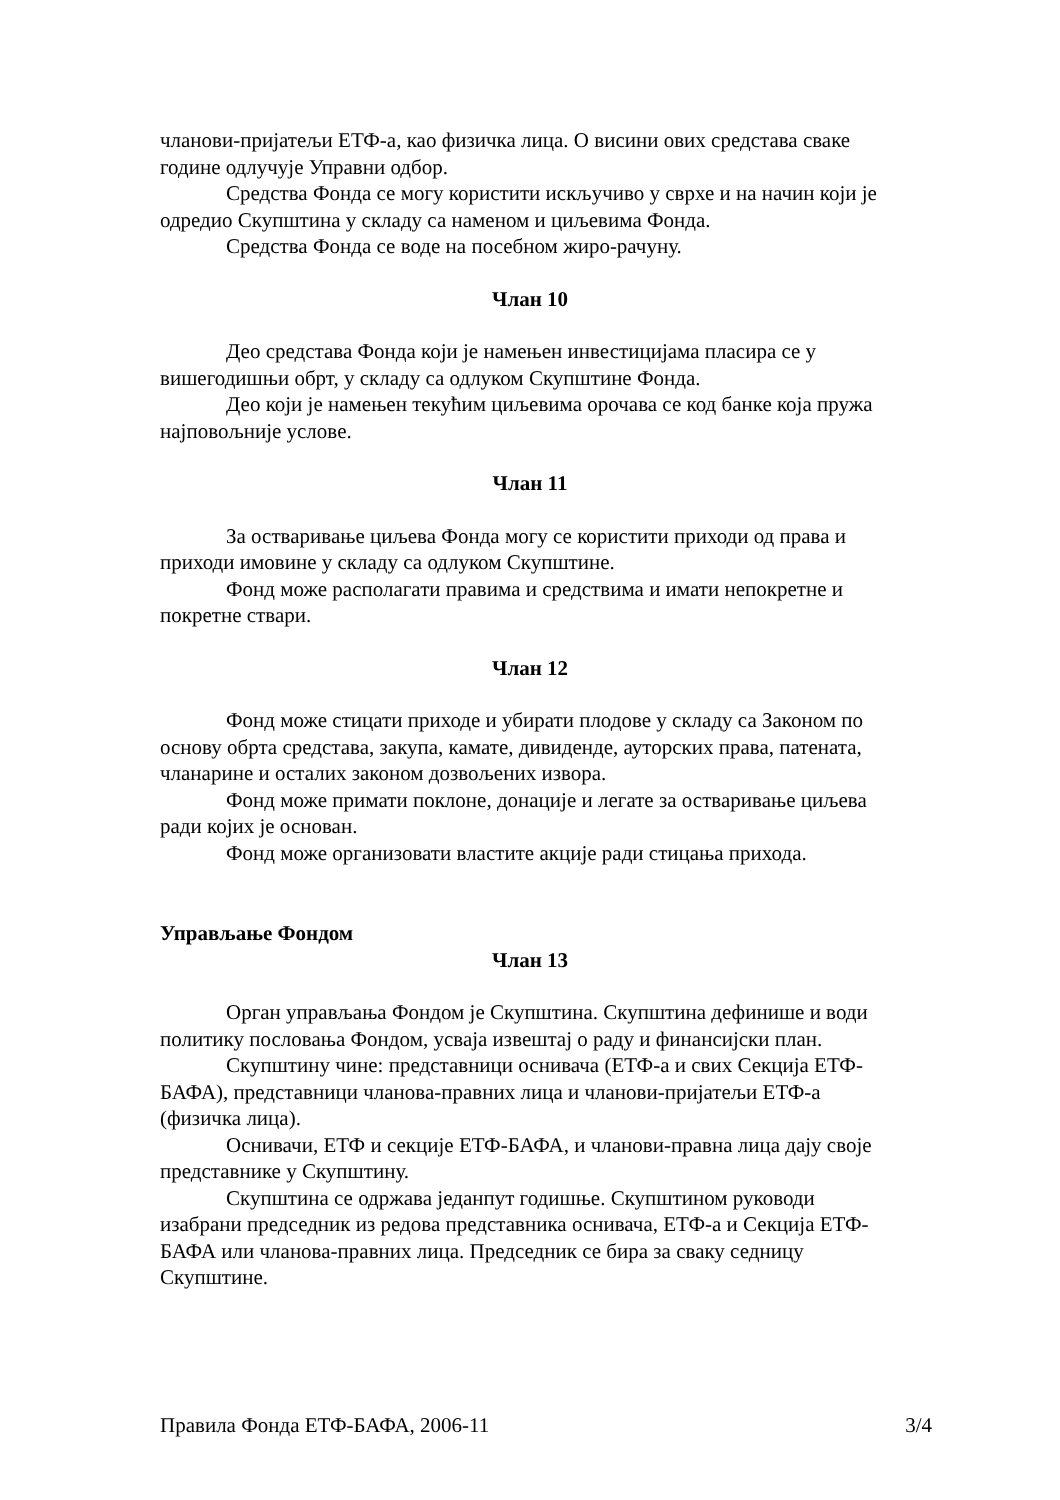чланови-пријатељи ЕТФ-а, као физичка лица. О висини ових средстава сваке године одлучује Управни одбор.
Средства Фонда се могу користити искључиво у сврхе и на начин који је одредио Скупштина у складу са наменом и циљевима Фонда.
Средства Фонда се воде на посебном жиро-рачуну.
Члан 10
Део средстава Фонда који је намењен инвестицијама пласира се у вишегодишњи обрт, у складу са одлуком Скупштине Фонда.
Део који је намењен текућим циљевима орочава се код банке која пружа најповољније услове.
Члан 11
За остваривање циљева Фонда могу се користити приходи од права и приходи имовине у складу са одлуком Скупштине.
Фонд може располагати правима и средствима и имати непокретне и покретне ствари.
Члан 12
Фонд може стицати приходе и убирати плодове у складу са Законом по основу обрта средстава, закупа, камате, дивиденде, ауторских права, патената, чланарине и осталих законом дозвољених извора.
Фонд може примати поклоне, донације и легате за остваривање циљева ради којих је основан.
Фонд може организовати властите акције ради стицања прихода.
Управљање Фондом
Члан 13
Орган управљања Фондом је Скупштина. Скупштина дефинише и води политику пословања Фондом, усваја извештај о раду и финансијски план.
Скупштину чине: представници оснивача (ЕТФ-а и свих Секција ЕТФ-БАФА), представници чланова-правних лица и чланови-пријатељи ЕТФ-а (физичка лица).
Оснивачи, ЕТФ и секције ЕТФ-БАФА, и чланови-правна лица дају своје представнике у Скупштину.
Скупштина се одржава једанпут годишње. Скупштином руководи изабрани председник из редова представника оснивача, ЕТФ-а и Секција ЕТФ-БАФА или чланова-правних лица. Председник се бира за сваку седницу Скупштине.
Правила Фонда ЕТФ-БАФА, 2006-11 3/4